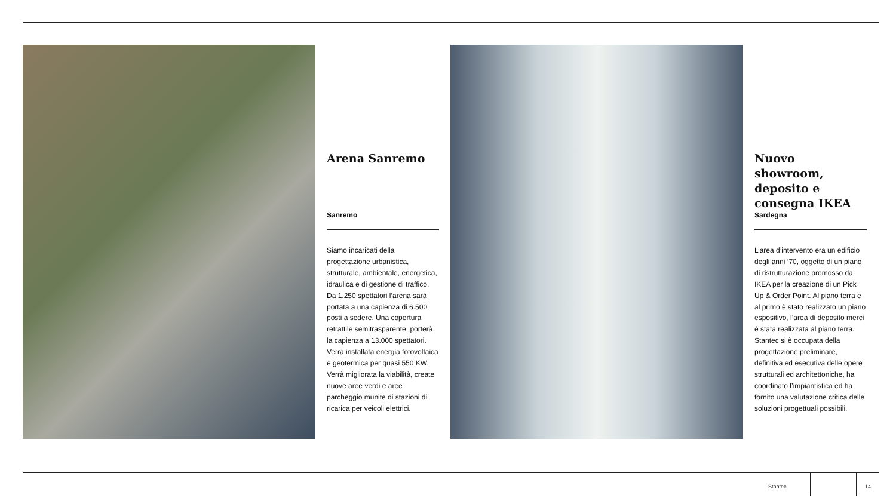Arena Sanremo
Sanremo
Siamo incaricati della progettazione urbanistica, strutturale, ambientale, energetica, idraulica e di gestione di traffico. Da 1.250 spettatori l’arena sarà portata a una capienza di 6.500 posti a sedere. Una copertura retrattile semitrasparente, porterà la capienza a 13.000 spettatori. Verrà installata energia fotovoltaica e geotermica per quasi 550 KW. Verrà migliorata la viabilità, create nuove aree verdi e aree parcheggio munite di stazioni di ricarica per veicoli elettrici.
Nuovo showroom, deposito e consegna IKEA
Sardegna
L’area d’intervento era un edificio degli anni ‘70, oggetto di un piano di ristrutturazione promosso da IKEA per la creazione di un Pick Up & Order Point. Al piano terra e al primo è stato realizzato un piano espositivo, l’area di deposito merci è stata realizzata al piano terra. Stantec si è occupata della progettazione preliminare, definitiva ed esecutiva delle opere strutturali ed architettoniche, ha coordinato l’impiantistica ed ha fornito una valutazione critica delle soluzioni progettuali possibili.
Stantec 14